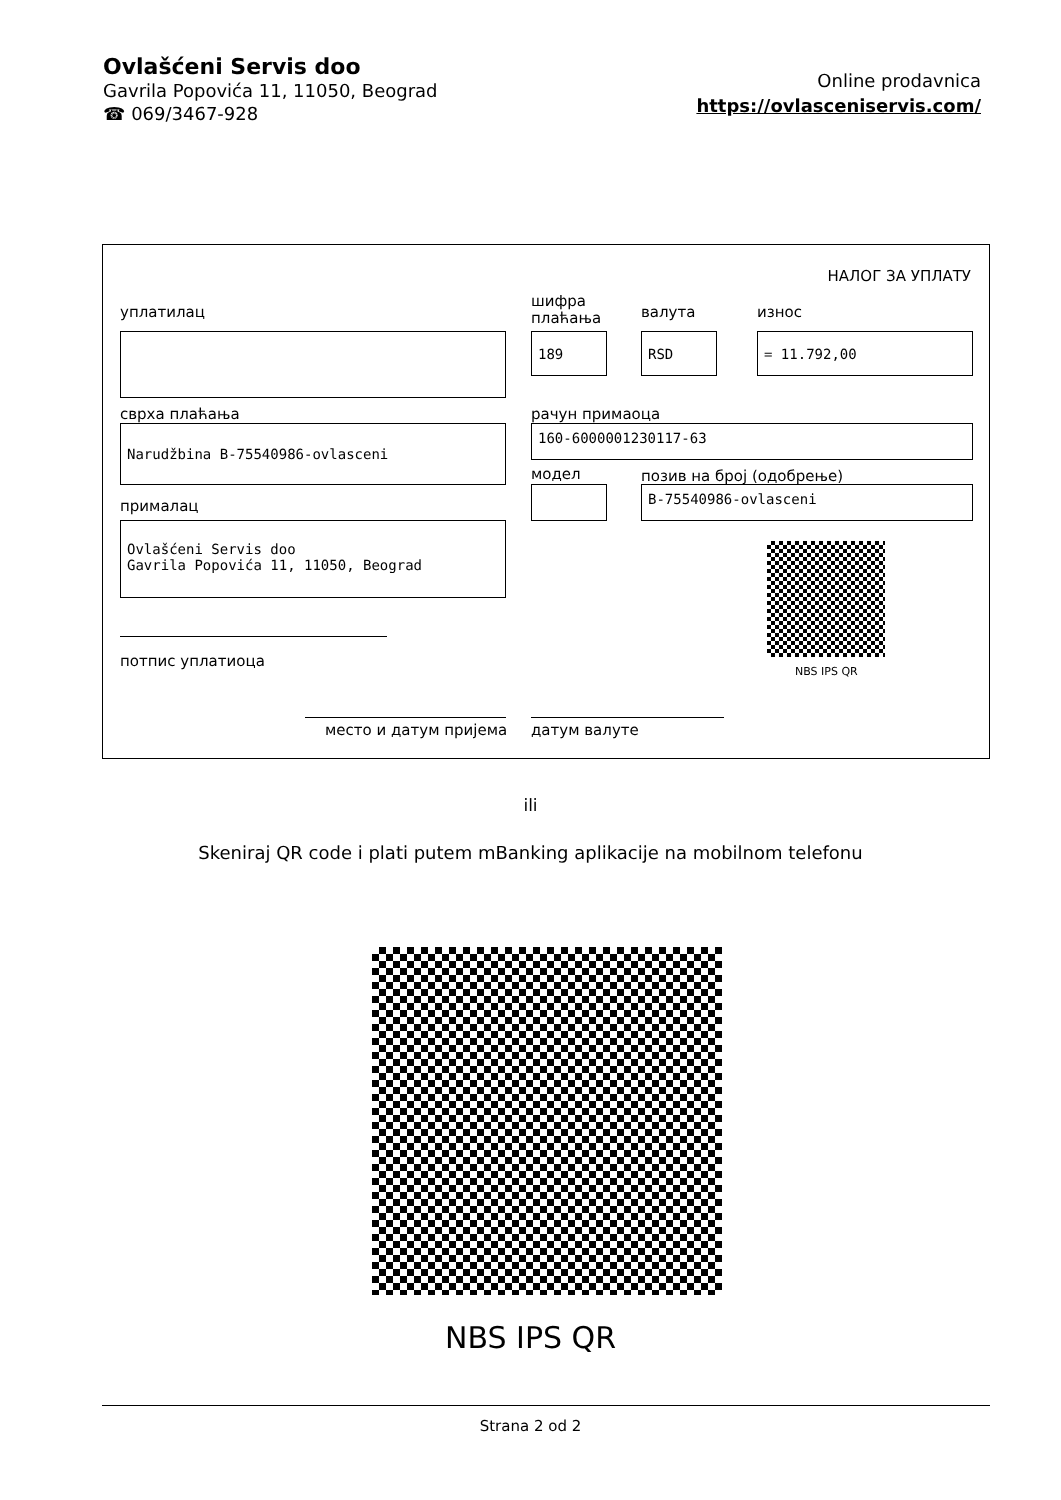Ovlašćeni Servis doo
Gavrila Popovića 11, 11050, Beograd
☎ 069/3467-928
Online prodavnica
https://ovlasceniservis.com/
НАЛОГ ЗА УПЛАТУ
уплатилац
шифра
плаћања
валута износ
189 RSD = 11.792,00
сврха плаћања рачун примаоца
Narudžbina B-75540986-ovlasceni 160-6000001230117-63
модел позив на број (одобрење)
B-75540986-ovlasceni
прималац
Ovlašćeni Servis doo
Gavrila Popovića 11, 11050, Beograd
NBS IPS QR
потпис уплатиоца
место и датум пријема датум валуте
ili
Skeniraj QR code i plati putem mBanking aplikacije na mobilnom telefonu
NBS IPS QR
Strana 2 od 2